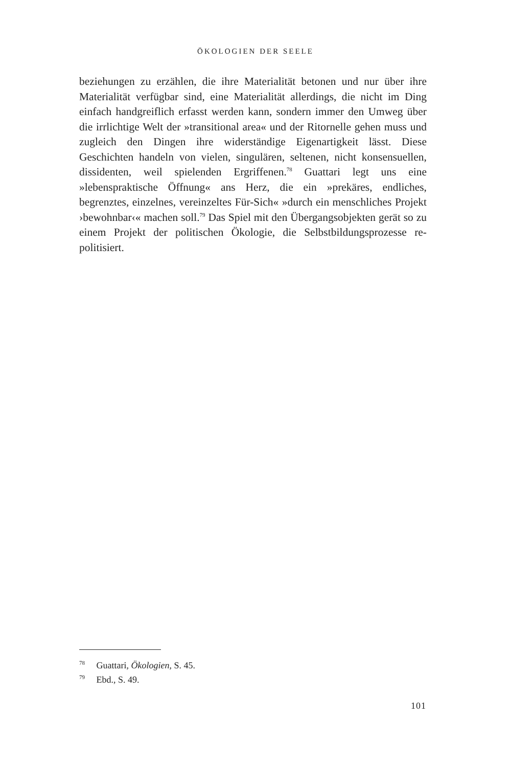ÖKOLOGIEN DER SEELE
beziehungen zu erzählen, die ihre Materialität betonen und nur über ihre Materialität verfügbar sind, eine Materialität allerdings, die nicht im Ding einfach handgreiflich erfasst werden kann, sondern immer den Umweg über die irrlichtige Welt der »transitional area« und der Ritornelle gehen muss und zugleich den Dingen ihre widerständige Eigenartigkeit lässt. Diese Geschichten handeln von vielen, singulären, seltenen, nicht konsensuellen, dissidenten, weil spielenden Ergriffenen.<sup>78</sup> Guattari legt uns eine »lebenspraktische Öffnung« ans Herz, die ein »prekäres, endliches, begrenztes, einzelnes, vereinzeltes Für-Sich« »durch ein menschliches Projekt ›bewohnbar‹« machen soll.<sup>79</sup> Das Spiel mit den Übergangsobjekten gerät so zu einem Projekt der politischen Ökologie, die Selbstbildungsprozesse re-politisiert.
<sup>78</sup> Guattari, Ökologien, S. 45.
<sup>79</sup> Ebd., S. 49.
101